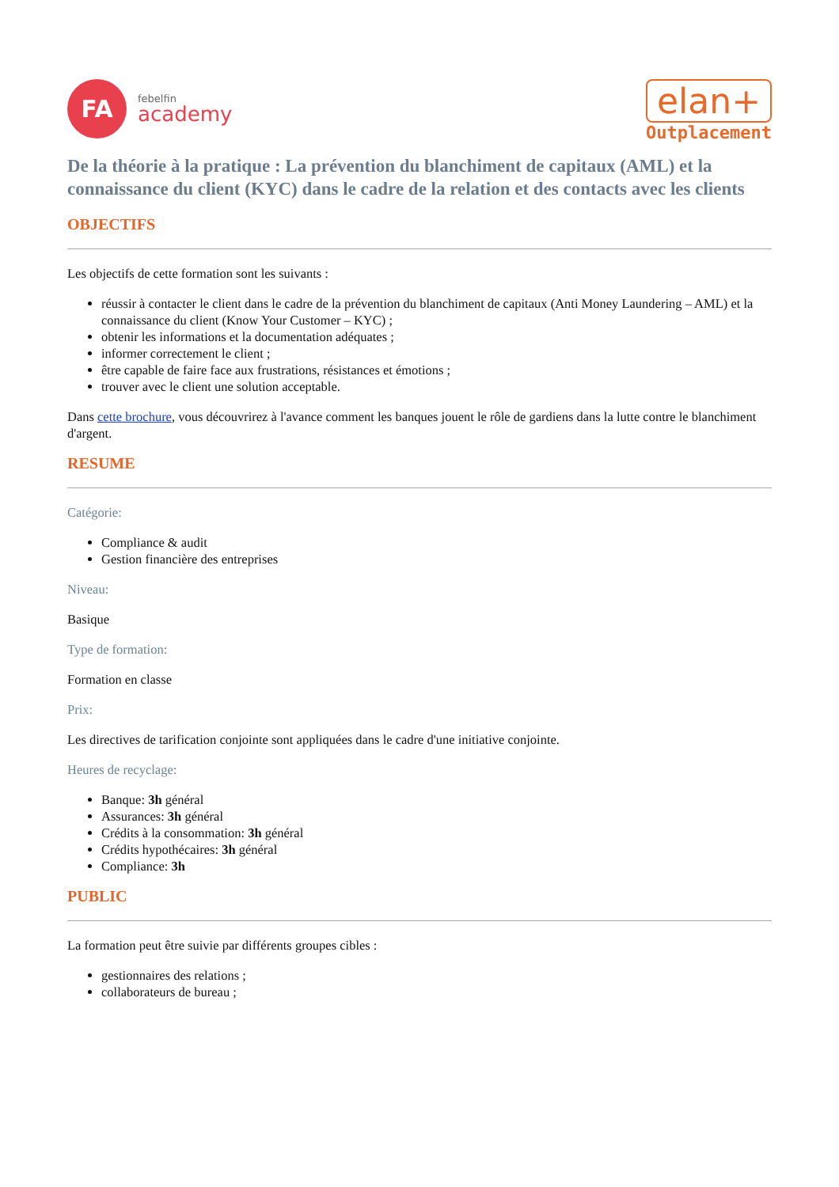FA
febelfin
academy
elan+
Outplacement
De la théorie à la pratique : La prévention du blanchiment de capitaux (AML) et la connaissance du client (KYC) dans le cadre de la relation et des contacts avec les clients
OBJECTIFS
Les objectifs de cette formation sont les suivants :
réussir à contacter le client dans le cadre de la prévention du blanchiment de capitaux (Anti Money Laundering – AML) et la connaissance du client (Know Your Customer – KYC) ;
obtenir les informations et la documentation adéquates ;
informer correctement le client ;
être capable de faire face aux frustrations, résistances et émotions ;
trouver avec le client une solution acceptable.
Dans cette brochure, vous découvrirez à l'avance comment les banques jouent le rôle de gardiens dans la lutte contre le blanchiment d'argent.
RESUME
Catégorie:
Compliance & audit
Gestion financière des entreprises
Niveau:
Basique
Type de formation:
Formation en classe
Prix:
Les directives de tarification conjointe sont appliquées dans le cadre d'une initiative conjointe.
Heures de recyclage:
Banque: 3h général
Assurances: 3h général
Crédits à la consommation: 3h général
Crédits hypothécaires: 3h général
Compliance: 3h
PUBLIC
La formation peut être suivie par différents groupes cibles :
gestionnaires des relations ;
collaborateurs de bureau ;